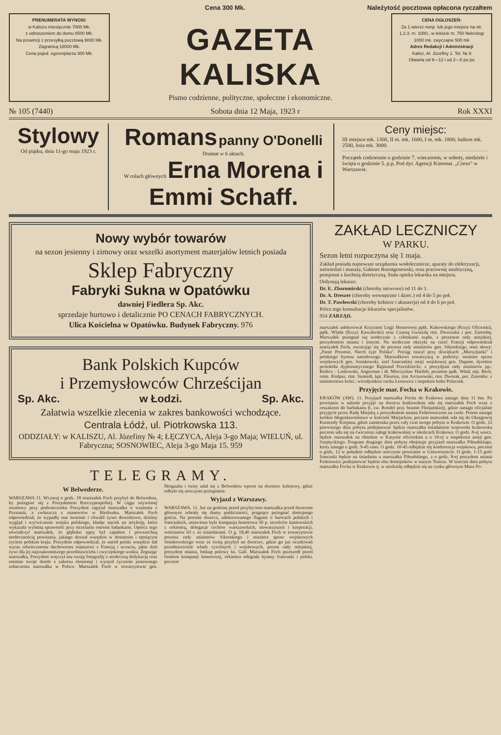Cena 300 Mk. Należytość pocztowa opłacona ryczałtem
PRENUMERATA WYNOSI:
w Kaliszu miesięcznie 7000 Mk.
z odnoszeniem do domu 8500 Mk.
Na prowincji z przesyłką pocztową 9000 Mk.
Zagranicą 18000 Mk.
Cena pojed. egzemplarza 300 Mk.
GAZETA KALISKA
Pismo codzienne, polityczne, społeczne i ekonomiczne.
CENA OGŁOSZEŃ:
Za 1 wiersz nonp. lub jego miejsce na str. 1.2.3. m. 1000., w tekście m. 750 Nekrologi 1000 mk. zwyczajne 500 mk
Adres Redakcji i Administracji
Kalisz, Al. Józefiny 1. Tel. № 9
Otwarta od 9—12 i od 2—6 po po
№ 105 (7440) Sobota dnia 12 Maja, 1923 r Rok XXXI
Stylowy
Od piątku, dnia 11-go maja 1923 r.
Romans panny O'Donelli
Dramat w 6 aktach.
W rolach głównych Erna Morena i Emmi Schaff.
Ceny miejsc:
III miejsce mk. 1300, II m. mk. 1600, I m. mk. 1800, balkon mk. 2500, loża mk. 3000.
Początek codziennie o godzinie 7. wieczorem, w soboty, niedziele i święta o godzinie 5. p.p, Pod dyr. Agencji Kinemat. „Corso" w Warszawie.
Nowy wybór towarów
na sezon jesienny i zimowy oraz wszelki asortyment materjałów letnich posiada
Sklep Fabryczny
Fabryki Sukna w Opatówku
dawniej Fiedlera Sp. Akc.
sprzedaje hurtowo i detalicznie PO CENACH FABRYCZNYCH.
Ulica Kościelna w Opatówku. Budynek Fabryczny. 976
Bank Polskich Kupców
i Przemysłowców Chrześcijan
Sp. Akc. w Łodzi. Sp. Akc.
Załatwia wszelkie zlecenia w zakres bankowości wchodzące.
Centrala Łódź, ul. Piotrkowska 113.
ODDZIAŁY: w KALISZU, Al. Józefiny № 4; ŁĘCZYCA, Aleja 3-go Maja; WIELUŃ, ul. Fabryczna; SOSNOWIEC, Aleja 3-go Maja 15. 959
TELEGRAMY.
W Belwederze.
WARSZAWA 11. Wczoraj o godz. 18 marszałek Foch przybył do Belwederu, by pożegnać się z Prezydentem Rzeczypospolitej. W ciągu ożywionej rozmowy przy podwieczorku Prezydent zapytał marszałka o wrażenia z Poznania, a zwłaszcza z manewrów w Biedrusku. Marszałek Foch odpowiedział, że wypadły one świetnie i chwalił żywo dowództwo, dzielny wygląd i wyćwiczenie wojska polskiego, kładąc nacisk na artylerję, która wykazała wybitną sprawność przy strzelaniu ostremi ładunkami. Oprócz tego oświadczył marszałek, że głęboko ujęty był zapałem i powszechną serdecznością powitania, jakiego doznał wszędzie w dostatnim i tętniącym życiem polskim kraju. Prezydent odpowiedział, że naród polski wszędzie dał wyraz odwiecznemu duchowemu sojuszowi z Francją i uczuciu, jakie dziś żywi dla jej najznakomitszego przedstawiciela i zwycięskiego wodza. Żegnając marszałka, Prezydent wręczył mu swoją fotografję z serdeczną dedykacją oraz ostatnie swoje dzieło z zakresu ekonomji i wyraził życzenie ponownego zobaczenia marszałka w Polsce. Marszałek Foch w towarzystwie gen. Hergaulta i świty udał się z Belwederu wprost na dworzec kolejowy, gdzie odbyło się uroczyste pożegnanie.
Wyjazd z Warszawy.
WARSZAWA. 11. Już na godzinę przed przybyciem marszałka przed dworcem głównym zebrały się tłumy publiczności, pragnące pożegnać dostojnego gościa. Na peronie dworca, udekorowanego flagami o barwach polskich i francuskich, ustawiona była kompanja honorowa 30 p. strzelców kaniowskich z orkiestrą, delegacje cechów warszawskich, stowarzyszeń i korporacji, weteranów 63 r. ze sztandarami. O g. 18,40 marszałek Foch w towarzystwie prezesa rady ministrów Sikorskiego i ministra spraw wojskowych Sosnkowskiego wraz ze świtą przybył na dworzec, gdzie go już oczekiwali przedstawiciele władz cywilnych i wojskowych, prezes rady miejskiej, prezydent miasta, biskup polowy ks. Gall. Marszałek Foch przeszedł przed frontem kompanji honorowej, orkiestra odegrała hymny francuski i polski, poczem
ZAKŁAD LECZNICZY
W PARKU.
Sezon letni rozpoczyna się 1 maja.
Zakład posiada najnowsze urządzenia wodolecznicze, aparaty do elektryzacji, naświetlań i masaży, Gabinet Roentgenowski, oraz pracownię analityczną, pensjonat z kuchnią dietetyczną. Stała opieka lekarska na miejscu.
Ordynują lekarze:
Dr. E. Zboromirski (choroby nerwowe) od 11 do 1.
Dr. A. Dreszer (choroby wewnętrzne i dziec.) od 4 do 5 po poł.
Dr. T. Pawłowski (choroby kobiece i akuszerja) od 4 do 6 po poł.
Prócz tego konsultacje lekarzów specjalistów.
954 ZARZĄD.
marszałek udekorował Krzyżami Legji Honorowej ppłk. Kukowskiego (Krzyż Oficerski), ppłk. Wlada (Krzyż Kawalerski) oraz Czarną Gwiazdą rtm. Dworzaka i por. Zarembę. Marszałek pożegnał się serdecznie z członkami rządu, z prezesem rady miejskiej, prezydentem miasta i innymi. Na serdeczne okrzyki na cześć Francji odpowiedział marszałek Foch, zwracając się do prezesa rady ministrów gen. Sikorskiego, temi słowy: „Panie Prezesie, Niech żyje Polska". Pociąg ruszył przy dźwiękach „Marsyljanki" i polskiego hymnu narodowego. Marszałkowi towarzyszą w podróży: minister spraw wojskowych gen. Sosnkowski, szef francuskiej misji wojskowej gen. Dupont, dyrektor protokółu dyplomatycznego Rajmund Przeździecki; z prezydjum rady ministrów pp.: Rodicz - Laskowski, Angerman i dr. Mieczysław Hartleb, pozatem ppłk. Wład, mjr. Bech, rotm. Kiełpsz, rtm. Ssmiedt, kpt. Fleurieu, rtm Arciszewski, rtm. Dworak, por. Zaremba: z ministerstwa kolei.: wicedyrektor ruchu Lesiewicz i inspektor kolei Polaczek.
Przyjęcie mar. Focha w Krakowie.
KRAKÓW (AW). 11. Przyjazd marszałka Focha do Krakowa nastąpi dnia 11 bm. Po powitaniu w salonie przyjęć na dworcu krakowskim uda się marszałek Foch wraz z orszakiem do barbakanu (t. zw. Rondel przy bramie Florjańskiej), gdzie nastąpi oficjalnie przyjęcie przez Radę Miejską z prezydentem miasta Federowiczem na czele. Potem nastąpi krótkie błogosławieństwo w kościele Marjackim, poczem marszałek uda się do Okręgowej Komendy Korpusu, gdzie zamieszka przez cały czas swego pobytu w Krakowie. O godz. 12 pierwszego dnia pobytu podejmować będzie marszałka śniadaniem wojewoda krakowska poczem uda się na ćwiczenia załogi krakowskiej w okolicach Krakowa. O godz. 8-ej wiecz. będzie marszałek na obiedzie w Kasynie oficerskim a o 10-ej u inspektora armji gen. Szeptyckiego. Program drugiego dnia pobytu obejmuje przyjazd marszałka Piłsudskiego, który nastąpi o godz. 9-45 rano. O godz. 10-45 odbędzie się konferencja wojskowa, poczem o godz. 12 w południe odbędzie uroczyste powitanie w Uniwersytecie. O godz. 1-15 gość francuski będzie na śniadaniu u marszałka Piłsudskiego, a o godz. 8-ej prezydent miasta Federowicz podejmować będzie obu dostojników w starym Teatrze. W trzecim dniu pobytu marszałka Focha w Krakowie tj. w niedzielę odbędzie się na rynku głównym Msza Po-